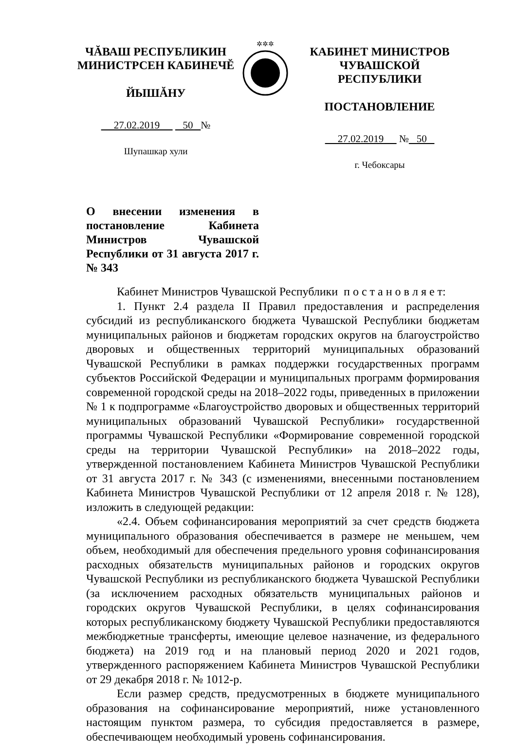ЧĂВАШ РЕСПУБЛИКИН
МИНИСТРСЕН КАБИНЕЧĔ
ЙЫШĂНУ
27.02.2019 50 №
Шупашкар хули
✲✲✲
КАБИНЕТ МИНИСТРОВ
ЧУВАШСКОЙ РЕСПУБЛИКИ
ПОСТАНОВЛЕНИЕ
27.02.2019 № 50
г. Чебоксары
О внесении изменения в постановление Кабинета Министров Чувашской Республики от 31 августа 2017 г. № 343
Кабинет Министров Чувашской Республики п о с т а н о в л я е т:
1. Пункт 2.4 раздела II Правил предоставления и распределения субсидий из республиканского бюджета Чувашской Республики бюджетам муниципальных районов и бюджетам городских округов на благоустройство дворовых и общественных территорий муниципальных образований Чувашской Республики в рамках поддержки государственных программ субъектов Российской Федерации и муниципальных программ формирования современной городской среды на 2018–2022 годы, приведенных в приложении № 1 к подпрограмме «Благоустройство дворовых и общественных территорий муниципальных образований Чувашской Республики» государственной программы Чувашской Республики «Формирование современной городской среды на территории Чувашской Республики» на 2018–2022 годы, утвержденной постановлением Кабинета Министров Чувашской Республики от 31 августа 2017 г. № 343 (с изменениями, внесенными постановлением Кабинета Министров Чувашской Республики от 12 апреля 2018 г. № 128), изложить в следующей редакции:
«2.4. Объем софинансирования мероприятий за счет средств бюджета муниципального образования обеспечивается в размере не меньшем, чем объем, необходимый для обеспечения предельного уровня софинансирования расходных обязательств муниципальных районов и городских округов Чувашской Республики из республиканского бюджета Чувашской Республики (за исключением расходных обязательств муниципальных районов и городских округов Чувашской Республики, в целях софинансирования которых республиканскому бюджету Чувашской Республики предоставляются межбюджетные трансферты, имеющие целевое назначение, из федерального бюджета) на 2019 год и на плановый период 2020 и 2021 годов, утвержденного распоряжением Кабинета Министров Чувашской Республики от 29 декабря 2018 г. № 1012-р.
Если размер средств, предусмотренных в бюджете муниципального образования на софинансирование мероприятий, ниже установленного настоящим пунктом размера, то субсидия предоставляется в размере, обеспечивающем необходимый уровень софинансирования.